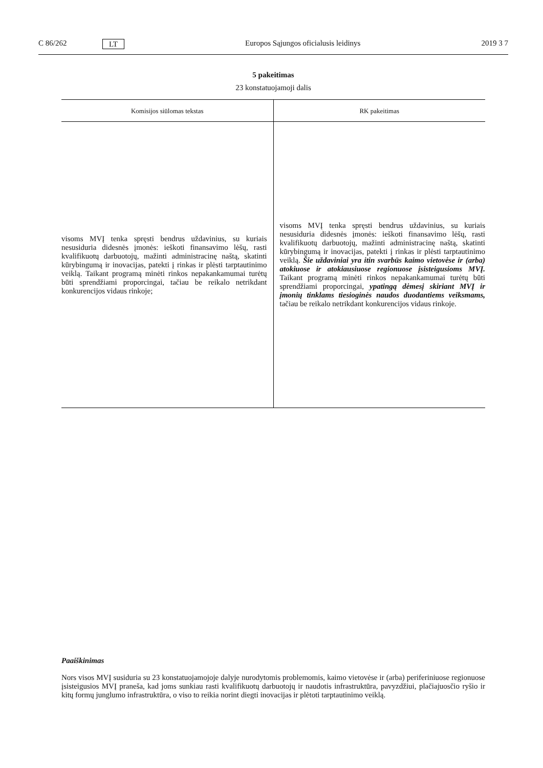C 86/262 LT Europos Sąjungos oficialusis leidinys 2019 3 7
5 pakeitimas
23 konstatuojamoji dalis
| Komisijos siūlomas tekstas | RK pakeitimas |
| --- | --- |
| visoms MVĮ tenka spręsti bendrus uždavinius, su kuriais nesusiduria didesnės įmonės: ieškoti finansavimo lėšų, rasti kvalifikuotų darbuotojų, mažinti administracinę naštą, skatinti kūrybingumą ir inovacijas, patekti į rinkas ir plėsti tarptautinimo veiklą. Taikant programą minėti rinkos nepakankamumai turėtų būti sprendžiami proporcingai, tačiau be reikalo netrikdant konkurencijos vidaus rinkoje; | visoms MVĮ tenka spręsti bendrus uždavinius, su kuriais nesusiduria didesnės įmonės: ieškoti finansavimo lėšų, rasti kvalifikuotų darbuotojų, mažinti administracinę naštą, skatinti kūrybingumą ir inovacijas, patekti į rinkas ir plėsti tarptautinimo veiklą. Šie uždaviniai yra itin svarbūs kaimo vietovėse ir (arba) atokiuose ir atokiausiuose regionuose įsisteigusioms MVĮ. Taikant programą minėti rinkos nepakankamumai turėtų būti sprendžiami proporcingai, ypatingą dėmesį skiriant MVĮ ir įmonių tinklams tiesioginės naudos duodantiems veiksmams, tačiau be reikalo netrikdant konkurencijos vidaus rinkoje. |
Paaiškinimas
Nors visos MVĮ susiduria su 23 konstatuojamojoje dalyje nurodytomis problemomis, kaimo vietovėse ir (arba) periferiniuose regionuose įsisteigusios MVĮ praneša, kad joms sunkiau rasti kvalifikuotų darbuotojų ir naudotis infrastruktūra, pavyzdžiui, plačiajuosčio ryšio ir kitų formų junglumo infrastruktūra, o viso to reikia norint diegti inovacijas ir plėtoti tarptautinimo veiklą.